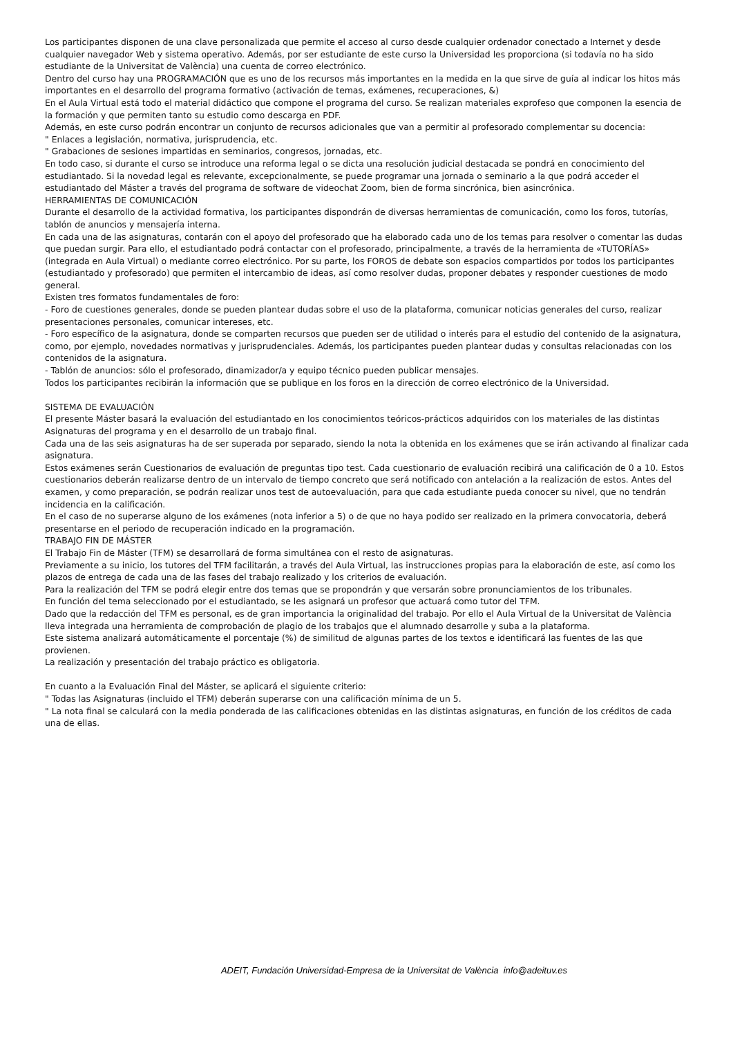Los participantes disponen de una clave personalizada que permite el acceso al curso desde cualquier ordenador conectado a Internet y desde cualquier navegador Web y sistema operativo. Además, por ser estudiante de este curso la Universidad les proporciona (si todavía no ha sido estudiante de la Universitat de València) una cuenta de correo electrónico.
Dentro del curso hay una PROGRAMACIÓN que es uno de los recursos más importantes en la medida en la que sirve de guía al indicar los hitos más importantes en el desarrollo del programa formativo (activación de temas, exámenes, recuperaciones, &)
En el Aula Virtual está todo el material didáctico que compone el programa del curso. Se realizan materiales exprofeso que componen la esencia de la formación y que permiten tanto su estudio como descarga en PDF.
Además, en este curso podrán encontrar un conjunto de recursos adicionales que van a permitir al profesorado complementar su docencia:
" Enlaces a legislación, normativa, jurisprudencia, etc.
" Grabaciones de sesiones impartidas en seminarios, congresos, jornadas, etc.
En todo caso, si durante el curso se introduce una reforma legal o se dicta una resolución judicial destacada se pondrá en conocimiento del estudiantado. Si la novedad legal es relevante, excepcionalmente, se puede programar una jornada o seminario a la que podrá acceder el estudiantado del Máster a través del programa de software de videochat Zoom, bien de forma sincrónica, bien asincrónica.
HERRAMIENTAS DE COMUNICACIÓN
Durante el desarrollo de la actividad formativa, los participantes dispondrán de diversas herramientas de comunicación, como los foros, tutorías, tablón de anuncios y mensajería interna.
En cada una de las asignaturas, contarán con el apoyo del profesorado que ha elaborado cada uno de los temas para resolver o comentar las dudas que puedan surgir. Para ello, el estudiantado podrá contactar con el profesorado, principalmente, a través de la herramienta de «TUTORÍAS» (integrada en Aula Virtual) o mediante correo electrónico. Por su parte, los FOROS de debate son espacios compartidos por todos los participantes (estudiantado y profesorado) que permiten el intercambio de ideas, así como resolver dudas, proponer debates y responder cuestiones de modo general.
Existen tres formatos fundamentales de foro:
- Foro de cuestiones generales, donde se pueden plantear dudas sobre el uso de la plataforma, comunicar noticias generales del curso, realizar presentaciones personales, comunicar intereses, etc.
- Foro específico de la asignatura, donde se comparten recursos que pueden ser de utilidad o interés para el estudio del contenido de la asignatura, como, por ejemplo, novedades normativas y jurisprudenciales. Además, los participantes pueden plantear dudas y consultas relacionadas con los contenidos de la asignatura.
- Tablón de anuncios: sólo el profesorado, dinamizador/a y equipo técnico pueden publicar mensajes.
Todos los participantes recibirán la información que se publique en los foros en la dirección de correo electrónico de la Universidad.
SISTEMA DE EVALUACIÓN
El presente Máster basará la evaluación del estudiantado en los conocimientos teóricos-prácticos adquiridos con los materiales de las distintas Asignaturas del programa y en el desarrollo de un trabajo final.
Cada una de las seis asignaturas ha de ser superada por separado, siendo la nota la obtenida en los exámenes que se irán activando al finalizar cada asignatura.
Estos exámenes serán Cuestionarios de evaluación de preguntas tipo test. Cada cuestionario de evaluación recibirá una calificación de 0 a 10. Estos cuestionarios deberán realizarse dentro de un intervalo de tiempo concreto que será notificado con antelación a la realización de estos. Antes del examen, y como preparación, se podrán realizar unos test de autoevaluación, para que cada estudiante pueda conocer su nivel, que no tendrán incidencia en la calificación.
En el caso de no superarse alguno de los exámenes (nota inferior a 5) o de que no haya podido ser realizado en la primera convocatoria, deberá presentarse en el periodo de recuperación indicado en la programación.
TRABAJO FIN DE MÁSTER
El Trabajo Fin de Máster (TFM) se desarrollará de forma simultánea con el resto de asignaturas.
Previamente a su inicio, los tutores del TFM facilitarán, a través del Aula Virtual, las instrucciones propias para la elaboración de este, así como los plazos de entrega de cada una de las fases del trabajo realizado y los criterios de evaluación.
Para la realización del TFM se podrá elegir entre dos temas que se propondrán y que versarán sobre pronunciamientos de los tribunales.
En función del tema seleccionado por el estudiantado, se les asignará un profesor que actuará como tutor del TFM.
Dado que la redacción del TFM es personal, es de gran importancia la originalidad del trabajo. Por ello el Aula Virtual de la Universitat de València lleva integrada una herramienta de comprobación de plagio de los trabajos que el alumnado desarrolle y suba a la plataforma.
Este sistema analizará automáticamente el porcentaje (%) de similitud de algunas partes de los textos e identificará las fuentes de las que provienen.
La realización y presentación del trabajo práctico es obligatoria.
En cuanto a la Evaluación Final del Máster, se aplicará el siguiente criterio:
" Todas las Asignaturas (incluido el TFM) deberán superarse con una calificación mínima de un 5.
" La nota final se calculará con la media ponderada de las calificaciones obtenidas en las distintas asignaturas, en función de los créditos de cada una de ellas.
ADEIT, Fundación Universidad-Empresa de la Universitat de València info@adeituv.es